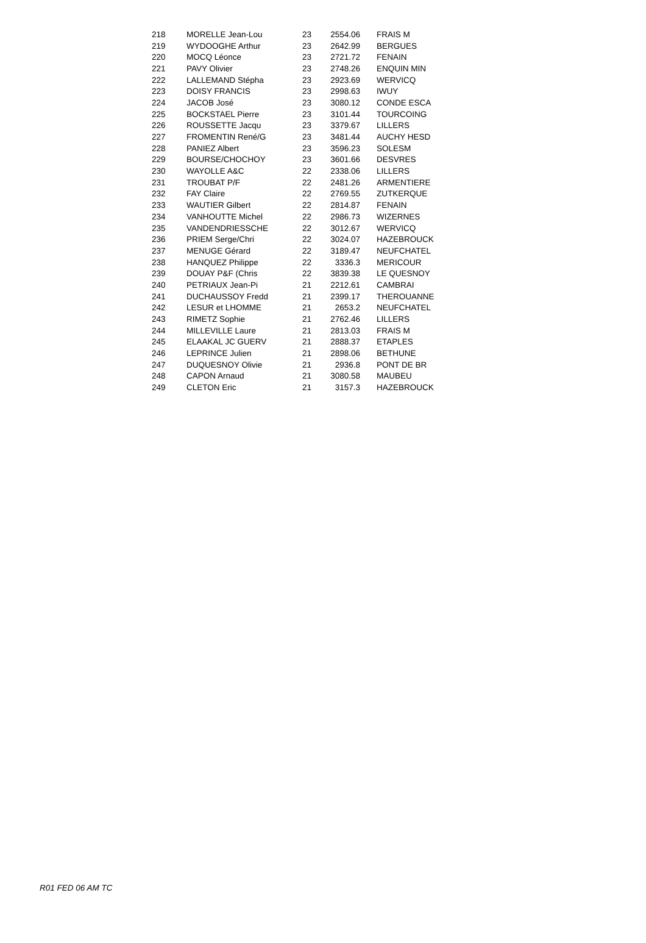| 218 | MORELLE Jean-Lou | 23 | 2554.06 | FRAIS M |
| 219 | WYDOOGHE Arthur | 23 | 2642.99 | BERGUES |
| 220 | MOCQ Léonce | 23 | 2721.72 | FENAIN |
| 221 | PAVY Olivier | 23 | 2748.26 | ENQUIN MIN |
| 222 | LALLEMAND Stépha | 23 | 2923.69 | WERVICQ |
| 223 | DOISY FRANCIS | 23 | 2998.63 | IWUY |
| 224 | JACOB José | 23 | 3080.12 | CONDE ESCA |
| 225 | BOCKSTAEL Pierre | 23 | 3101.44 | TOURCOING |
| 226 | ROUSSETTE Jacqu | 23 | 3379.67 | LILLERS |
| 227 | FROMENTIN René/G | 23 | 3481.44 | AUCHY HESD |
| 228 | PANIEZ Albert | 23 | 3596.23 | SOLESM |
| 229 | BOURSE/CHOCHOY | 23 | 3601.66 | DESVRES |
| 230 | WAYOLLE A&C | 22 | 2338.06 | LILLERS |
| 231 | TROUBAT P/F | 22 | 2481.26 | ARMENTIERE |
| 232 | FAY Claire | 22 | 2769.55 | ZUTKERQUE |
| 233 | WAUTIER Gilbert | 22 | 2814.87 | FENAIN |
| 234 | VANHOUTTE Michel | 22 | 2986.73 | WIZERNES |
| 235 | VANDENDRIESSCHE | 22 | 3012.67 | WERVICQ |
| 236 | PRIEM Serge/Chri | 22 | 3024.07 | HAZEBROUCK |
| 237 | MENUGE Gérard | 22 | 3189.47 | NEUFCHATEL |
| 238 | HANQUEZ Philippe | 22 | 3336.3 | MERICOUR |
| 239 | DOUAY P&F (Chris | 22 | 3839.38 | LE QUESNOY |
| 240 | PETRIAUX Jean-Pi | 21 | 2212.61 | CAMBRAI |
| 241 | DUCHAUSSOY Fredd | 21 | 2399.17 | THEROUANNE |
| 242 | LESUR et LHOMME | 21 | 2653.2 | NEUFCHATEL |
| 243 | RIMETZ Sophie | 21 | 2762.46 | LILLERS |
| 244 | MILLEVILLE Laure | 21 | 2813.03 | FRAIS M |
| 245 | ELAAKAL JC GUERV | 21 | 2888.37 | ETAPLES |
| 246 | LEPRINCE Julien | 21 | 2898.06 | BETHUNE |
| 247 | DUQUESNOY Olivie | 21 | 2936.8 | PONT DE BR |
| 248 | CAPON Arnaud | 21 | 3080.58 | MAUBEU |
| 249 | CLETON Eric | 21 | 3157.3 | HAZEBROUCK |
R01 FED 06 AM TC